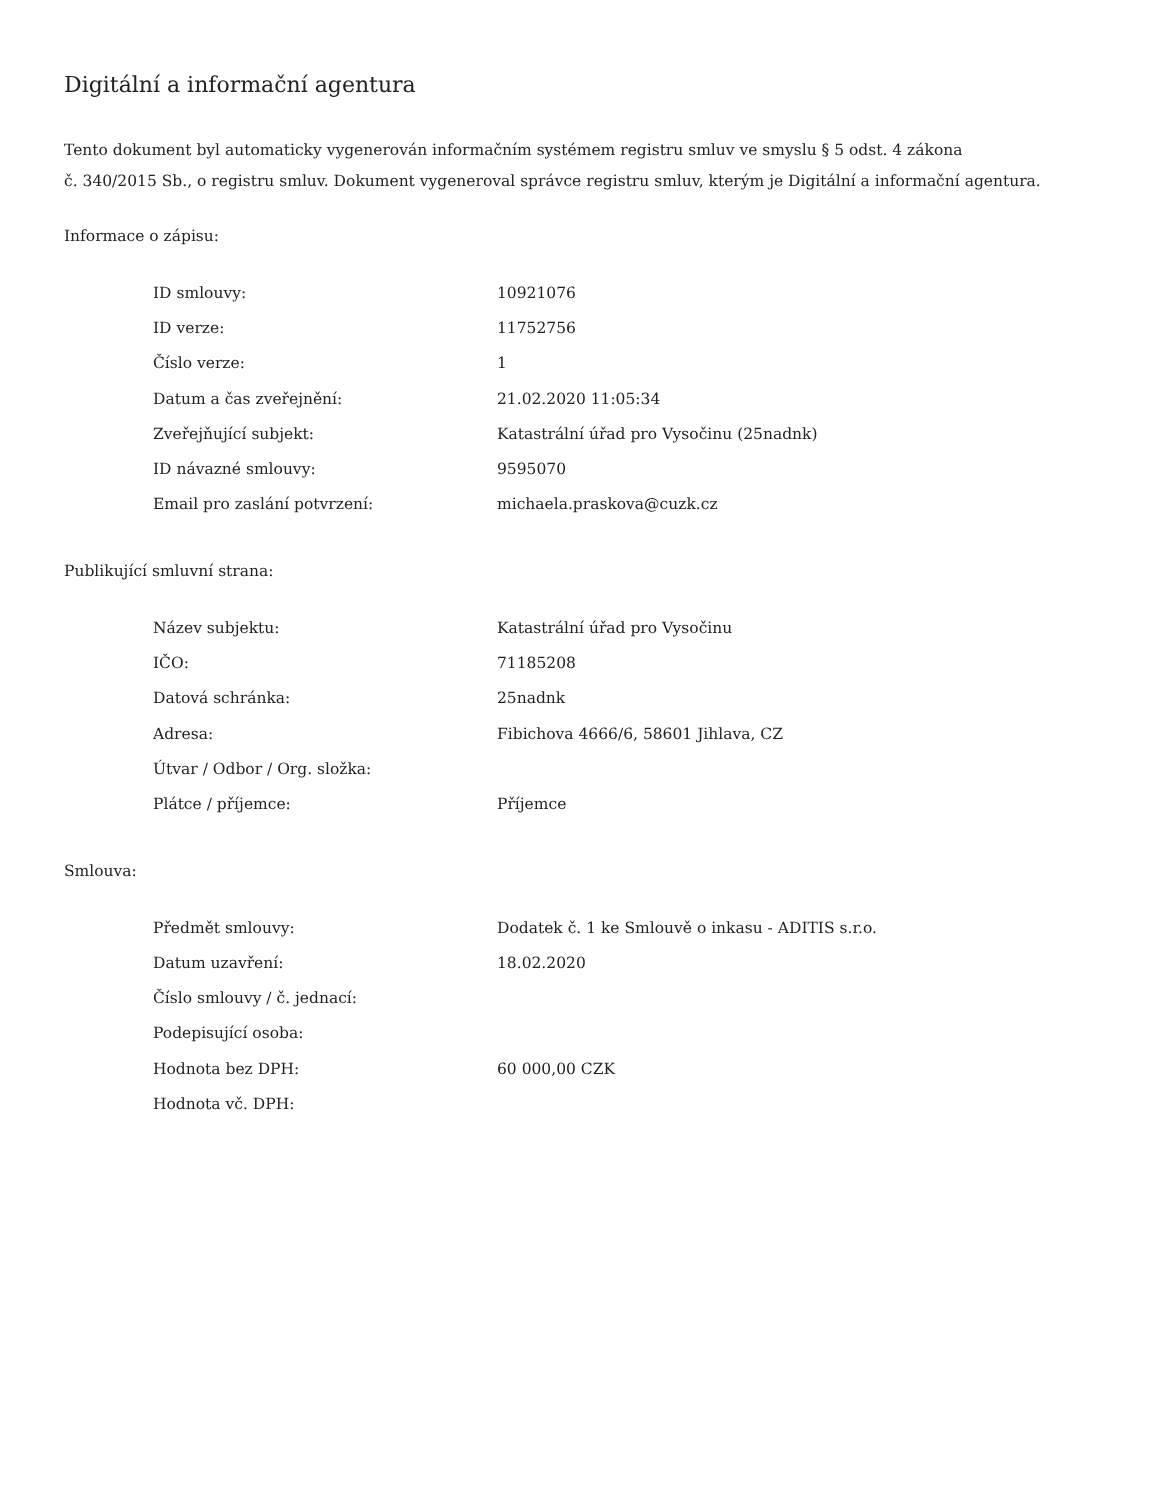Digitální a informační agentura
Tento dokument byl automaticky vygenerován informačním systémem registru smluv ve smyslu § 5 odst. 4 zákona
č. 340/2015 Sb., o registru smluv. Dokument vygeneroval správce registru smluv, kterým je Digitální a informační agentura.
Informace o zápisu:
| ID smlouvy: | 10921076 |
| ID verze: | 11752756 |
| Číslo verze: | 1 |
| Datum a čas zveřejnění: | 21.02.2020 11:05:34 |
| Zveřejňující subjekt: | Katastrální úřad pro Vysočinu (25nadnk) |
| ID návazné smlouvy: | 9595070 |
| Email pro zaslání potvrzení: | michaela.praskova@cuzk.cz |
Publikující smluvní strana:
| Název subjektu: | Katastrální úřad pro Vysočinu |
| IČO: | 71185208 |
| Datová schránka: | 25nadnk |
| Adresa: | Fibichova 4666/6, 58601 Jihlava, CZ |
| Útvar / Odbor / Org. složka: | |
| Plátce / příjemce: | Příjemce |
Smlouva:
| Předmět smlouvy: | Dodatek č. 1 ke Smlouvě o inkasu - ADITIS s.r.o. |
| Datum uzavření: | 18.02.2020 |
| Číslo smlouvy / č. jednací: | |
| Podepisující osoba: | |
| Hodnota bez DPH: | 60 000,00 CZK |
| Hodnota vč. DPH: | |